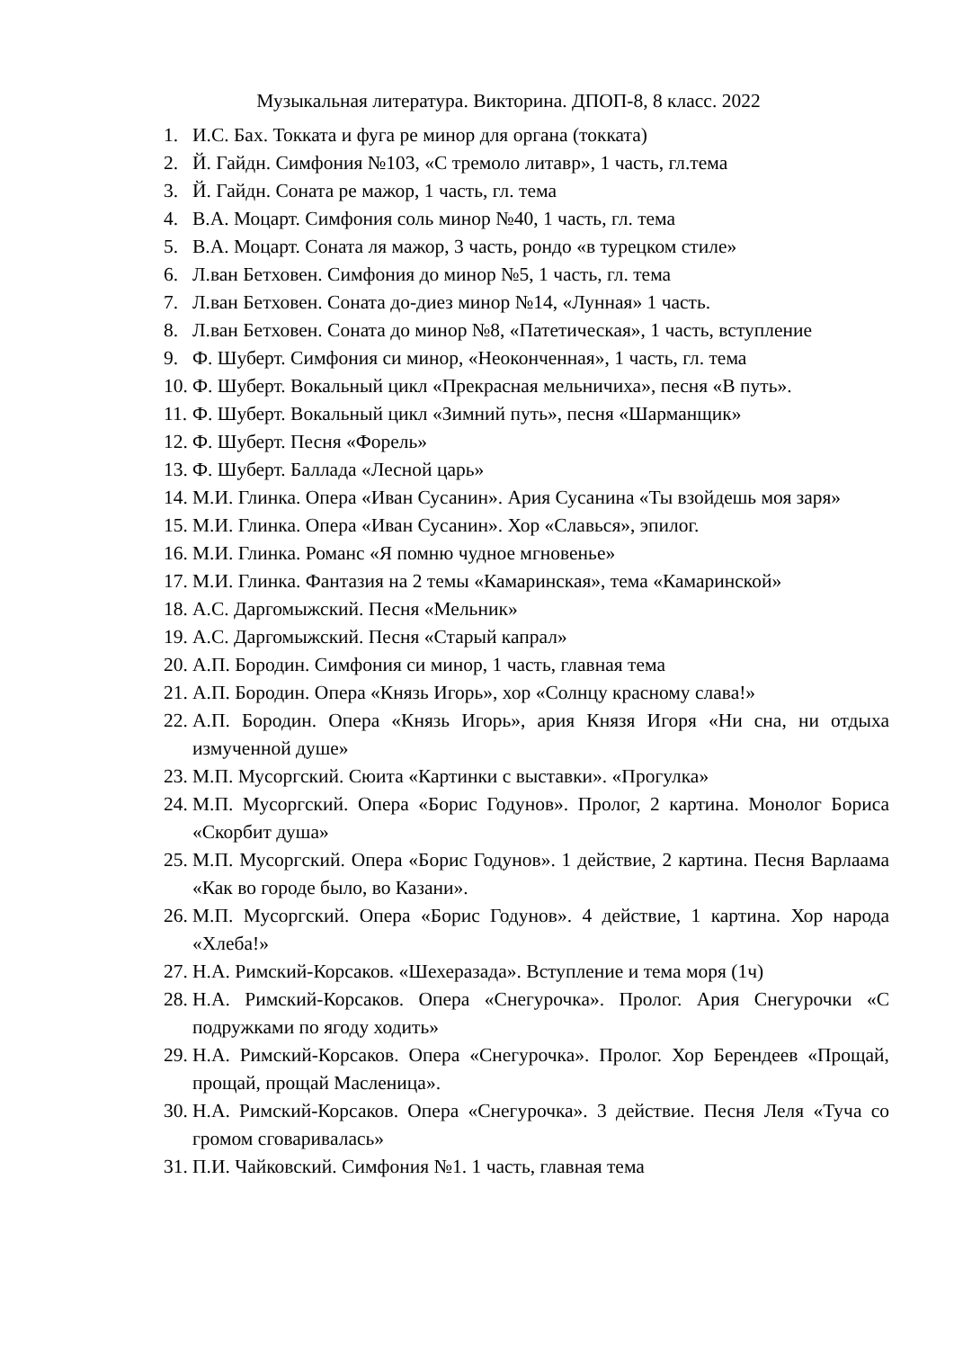Музыкальная литература. Викторина. ДПОП-8, 8 класс. 2022
1. И.С. Бах. Токката и фуга ре минор для органа (токката)
2. Й. Гайдн. Симфония №103, «С тремоло литавр», 1 часть, гл.тема
3. Й. Гайдн. Соната ре мажор, 1 часть, гл. тема
4. В.А. Моцарт. Симфония соль минор №40, 1 часть, гл. тема
5. В.А. Моцарт. Соната ля мажор, 3 часть, рондо «в турецком стиле»
6. Л.ван Бетховен. Симфония до минор №5, 1 часть, гл. тема
7. Л.ван Бетховен. Соната до-диез минор №14, «Лунная» 1 часть.
8. Л.ван Бетховен. Соната до минор №8, «Патетическая», 1 часть, вступление
9. Ф. Шуберт. Симфония си минор, «Неоконченная», 1 часть, гл. тема
10. Ф. Шуберт. Вокальный цикл «Прекрасная мельничиха», песня «В путь».
11. Ф. Шуберт. Вокальный цикл «Зимний путь», песня «Шарманщик»
12. Ф. Шуберт. Песня «Форель»
13. Ф. Шуберт. Баллада «Лесной царь»
14. М.И. Глинка. Опера «Иван Сусанин». Ария Сусанина «Ты взойдешь моя заря»
15. М.И. Глинка. Опера «Иван Сусанин». Хор «Славься», эпилог.
16. М.И. Глинка. Романс «Я помню чудное мгновенье»
17. М.И. Глинка. Фантазия на 2 темы «Камаринская», тема «Камаринской»
18. А.С. Даргомыжский. Песня «Мельник»
19. А.С. Даргомыжский. Песня «Старый капрал»
20. А.П. Бородин. Симфония си минор, 1 часть, главная тема
21. А.П. Бородин. Опера «Князь Игорь», хор «Солнцу красному слава!»
22. А.П. Бородин. Опера «Князь Игорь», ария Князя Игоря «Ни сна, ни отдыха измученной душе»
23. М.П. Мусоргский. Сюита «Картинки с выставки». «Прогулка»
24. М.П. Мусоргский. Опера «Борис Годунов». Пролог, 2 картина. Монолог Бориса «Скорбит душа»
25. М.П. Мусоргский. Опера «Борис Годунов». 1 действие, 2 картина. Песня Варлаама «Как во городе было, во Казани».
26. М.П. Мусоргский. Опера «Борис Годунов». 4 действие, 1 картина. Хор народа «Хлеба!»
27. Н.А. Римский-Корсаков. «Шехеразада». Вступление и тема моря (1ч)
28. Н.А. Римский-Корсаков. Опера «Снегурочка». Пролог. Ария Снегурочки «С подружками по ягоду ходить»
29. Н.А. Римский-Корсаков. Опера «Снегурочка». Пролог. Хор Берендеев «Прощай, прощай, прощай Масленица».
30. Н.А. Римский-Корсаков. Опера «Снегурочка». 3 действие. Песня Леля «Туча со громом сговаривалась»
31. П.И. Чайковский. Симфония №1. 1 часть, главная тема